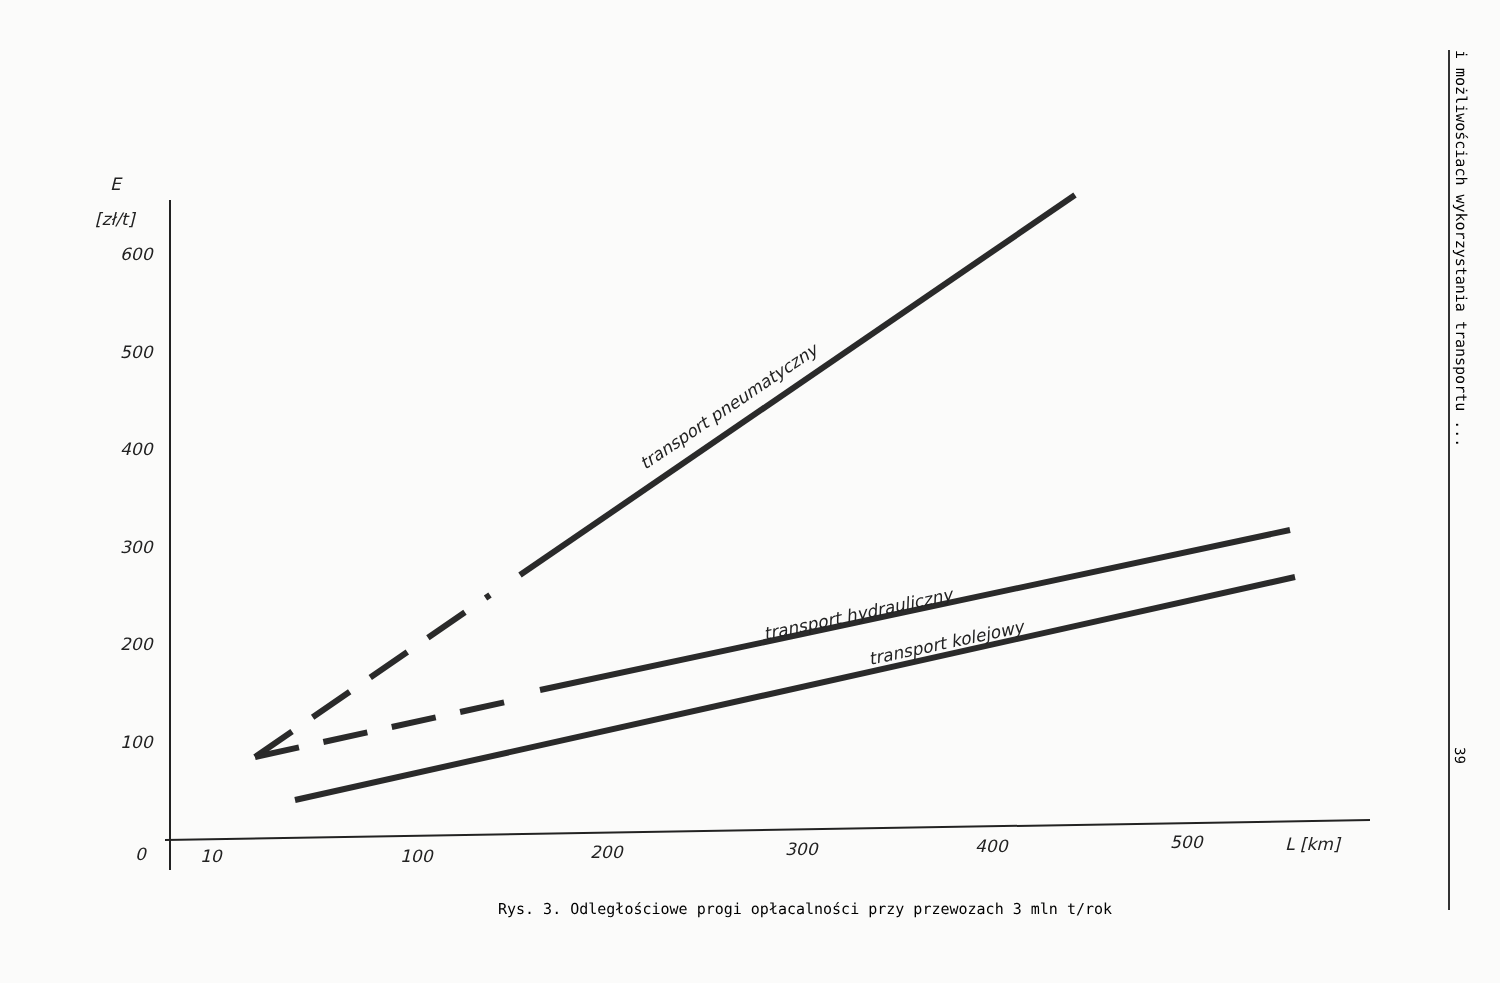E
[zł/t]
600
500
400
300
200
100
0
10
100
200
300
400
500
L [km]
transport pneumatyczny
transport hydrauliczny
transport kolejowy
Rys. 3. Odległościowe progi opłacalności przy przewozach 3 mln t/rok
i możliwościach wykorzystania transportu ...
39